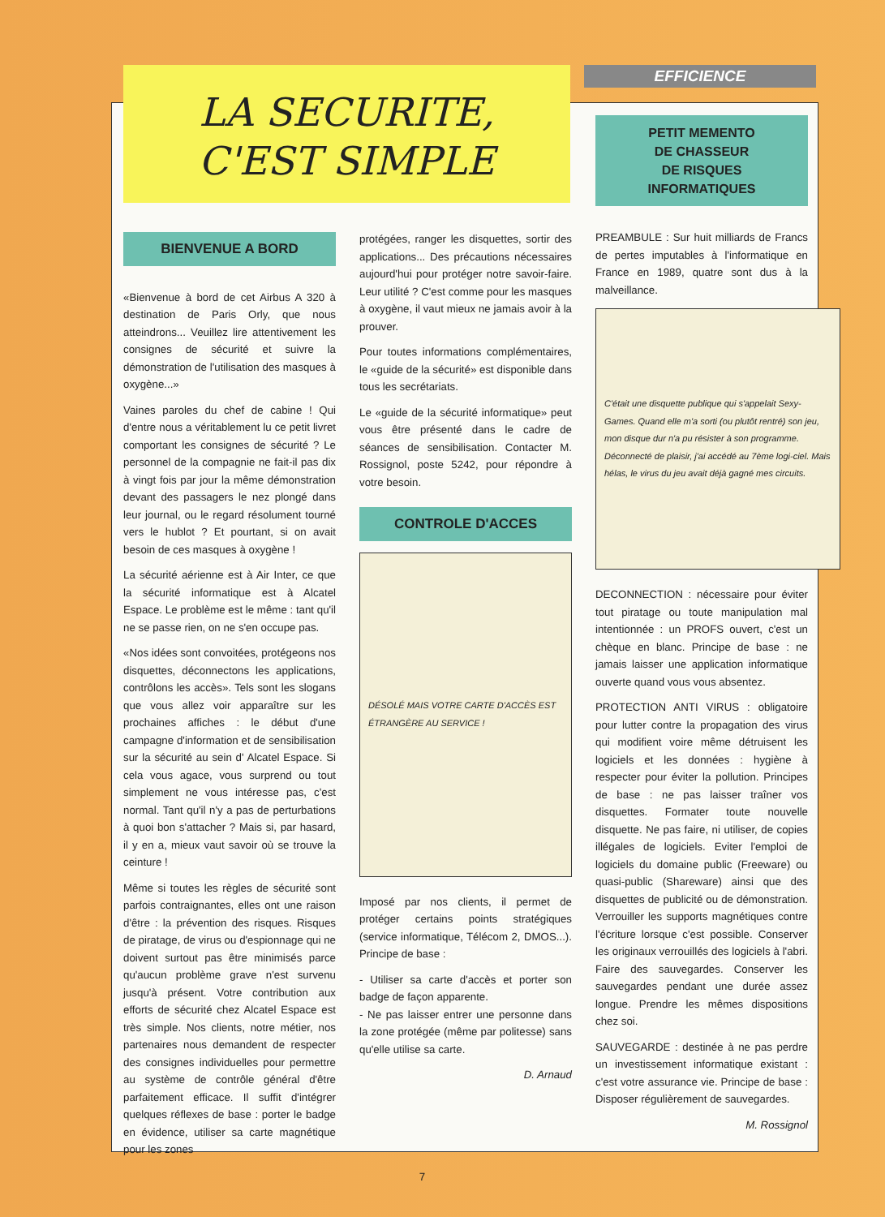LA SECURITE,
C'EST SIMPLE
EFFICIENCE
BIENVENUE A BORD
«Bienvenue à bord de cet Airbus A 320 à destination de Paris Orly, que nous atteindrons... Veuillez lire attentivement les consignes de sécurité et suivre la démonstration de l'utilisation des masques à oxygène...»
Vaines paroles du chef de cabine ! Qui d'entre nous a véritablement lu ce petit livret comportant les consignes de sécurité ? Le personnel de la compagnie ne fait-il pas dix à vingt fois par jour la même démonstration devant des passagers le nez plongé dans leur journal, ou le regard résolument tourné vers le hublot ? Et pourtant, si on avait besoin de ces masques à oxygène !
La sécurité aérienne est à Air Inter, ce que la sécurité informatique est à Alcatel Espace. Le problème est le même : tant qu'il ne se passe rien, on ne s'en occupe pas.
«Nos idées sont convoitées, protégeons nos disquettes, déconnectons les applications, contrôlons les accès». Tels sont les slogans que vous allez voir apparaître sur les prochaines affiches : le début d'une campagne d'information et de sensibilisation sur la sécurité au sein d' Alcatel Espace. Si cela vous agace, vous surprend ou tout simplement ne vous intéresse pas, c'est normal. Tant qu'il n'y a pas de perturbations à quoi bon s'attacher ? Mais si, par hasard, il y en a, mieux vaut savoir où se trouve la ceinture !
Même si toutes les règles de sécurité sont parfois contraignantes, elles ont une raison d'être : la prévention des risques. Risques de piratage, de virus ou d'espionnage qui ne doivent surtout pas être minimisés parce qu'aucun problème grave n'est survenu jusqu'à présent. Votre contribution aux efforts de sécurité chez Alcatel Espace est très simple. Nos clients, notre métier, nos partenaires nous demandent de respecter des consignes individuelles pour permettre au système de contrôle général d'être parfaitement efficace. Il suffit d'intégrer quelques réflexes de base : porter le badge en évidence, utiliser sa carte magnétique pour les zones
protégées, ranger les disquettes, sortir des applications... Des précautions nécessaires aujourd'hui pour protéger notre savoir-faire. Leur utilité ? C'est comme pour les masques à oxygène, il vaut mieux ne jamais avoir à la prouver.
Pour toutes informations complémentaires, le «guide de la sécurité» est disponible dans tous les secrétariats.
Le «guide de la sécurité informatique» peut vous être présenté dans le cadre de séances de sensibilisation. Contacter M. Rossignol, poste 5242, pour répondre à votre besoin.
CONTROLE D'ACCES
DÉSOLÉ MAIS VOTRE CARTE D'ACCÈS EST ÉTRANGÈRE AU SERVICE !
Imposé par nos clients, il permet de protéger certains points stratégiques (service informatique, Télécom 2, DMOS...). Principe de base :
- Utiliser sa carte d'accès et porter son badge de façon apparente.
- Ne pas laisser entrer une personne dans la zone protégée (même par politesse) sans qu'elle utilise sa carte.
D. Arnaud
PETIT MEMENTO
DE CHASSEUR
DE RISQUES
INFORMATIQUES
PREAMBULE : Sur huit milliards de Francs de pertes imputables à l'informatique en France en 1989, quatre sont dus à la malveillance.
C'était une disquette publique qui s'appelait Sexy-Games. Quand elle m'a sorti (ou plutôt rentré) son jeu, mon disque dur n'a pu résister à son programme. Déconnecté de plaisir, j'ai accédé au 7ème logi-ciel. Mais hélas, le virus du jeu avait déjà gagné mes circuits.
DECONNECTION : nécessaire pour éviter tout piratage ou toute manipulation mal intentionnée : un PROFS ouvert, c'est un chèque en blanc. Principe de base : ne jamais laisser une application informatique ouverte quand vous vous absentez.
PROTECTION ANTI VIRUS : obligatoire pour lutter contre la propagation des virus qui modifient voire même détruisent les logiciels et les données : hygiène à respecter pour éviter la pollution. Principes de base : ne pas laisser traîner vos disquettes. Formater toute nouvelle disquette. Ne pas faire, ni utiliser, de copies illégales de logiciels. Eviter l'emploi de logiciels du domaine public (Freeware) ou quasi-public (Shareware) ainsi que des disquettes de publicité ou de démonstration. Verrouiller les supports magnétiques contre l'écriture lorsque c'est possible. Conserver les originaux verrouillés des logiciels à l'abri. Faire des sauvegardes. Conserver les sauvegardes pendant une durée assez longue. Prendre les mêmes dispositions chez soi.
SAUVEGARDE : destinée à ne pas perdre un investissement informatique existant : c'est votre assurance vie. Principe de base : Disposer régulièrement de sauvegardes.
M. Rossignol
7